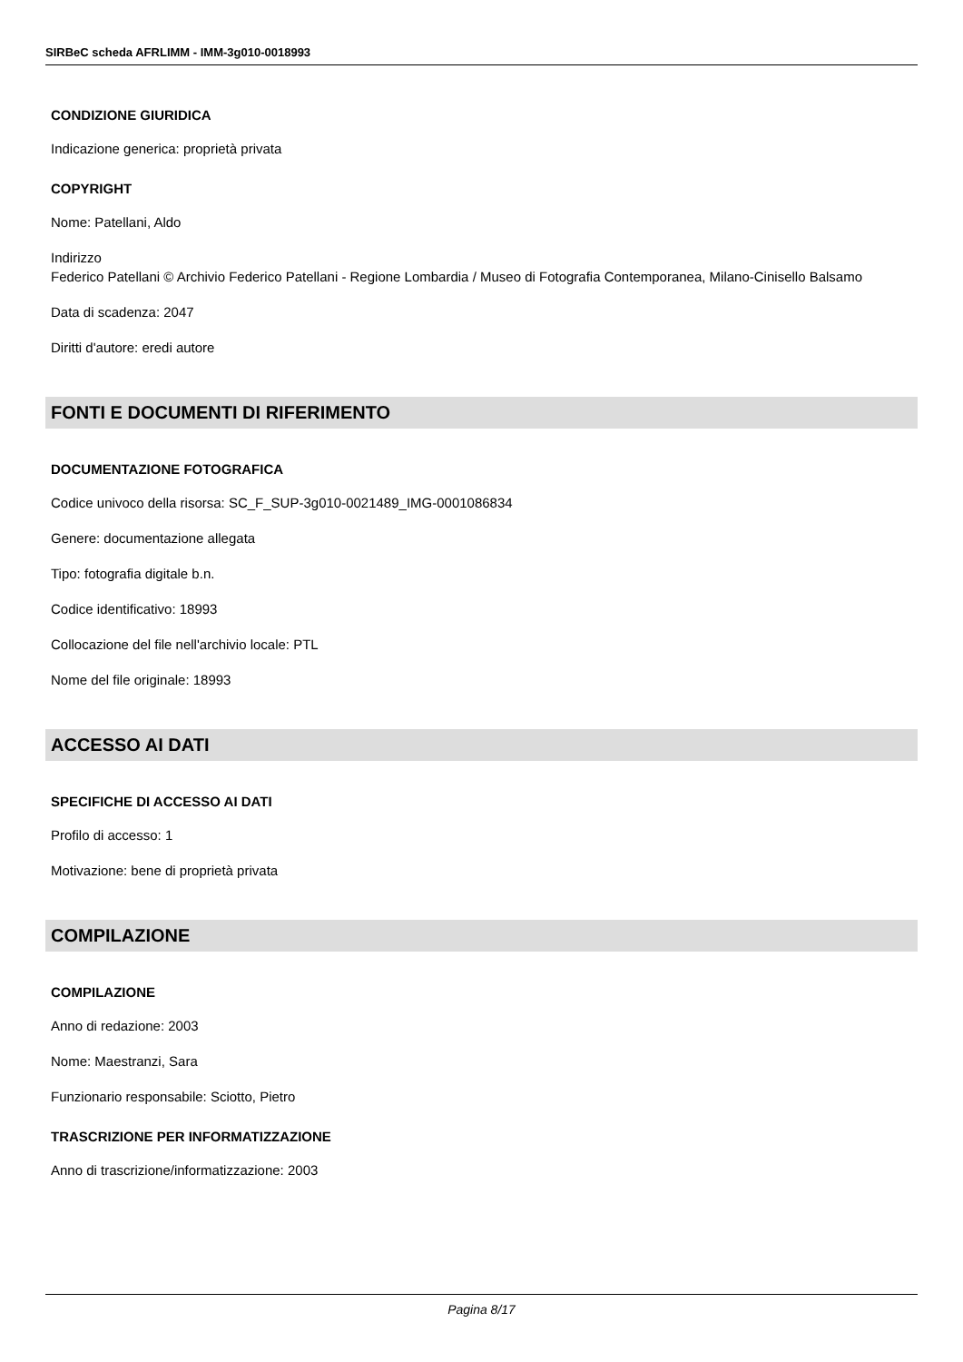SIRBeC scheda AFRLIMM - IMM-3g010-0018993
CONDIZIONE GIURIDICA
Indicazione generica: proprietà privata
COPYRIGHT
Nome: Patellani, Aldo
Indirizzo
Federico Patellani © Archivio Federico Patellani - Regione Lombardia / Museo di Fotografia Contemporanea, Milano-Cinisello Balsamo
Data di scadenza: 2047
Diritti d'autore: eredi autore
FONTI E DOCUMENTI DI RIFERIMENTO
DOCUMENTAZIONE FOTOGRAFICA
Codice univoco della risorsa: SC_F_SUP-3g010-0021489_IMG-0001086834
Genere: documentazione allegata
Tipo: fotografia digitale b.n.
Codice identificativo: 18993
Collocazione del file nell'archivio locale: PTL
Nome del file originale: 18993
ACCESSO AI DATI
SPECIFICHE DI ACCESSO AI DATI
Profilo di accesso: 1
Motivazione: bene di proprietà privata
COMPILAZIONE
COMPILAZIONE
Anno di redazione: 2003
Nome: Maestranzi, Sara
Funzionario responsabile: Sciotto, Pietro
TRASCRIZIONE PER INFORMATIZZAZIONE
Anno di trascrizione/informatizzazione: 2003
Pagina 8/17